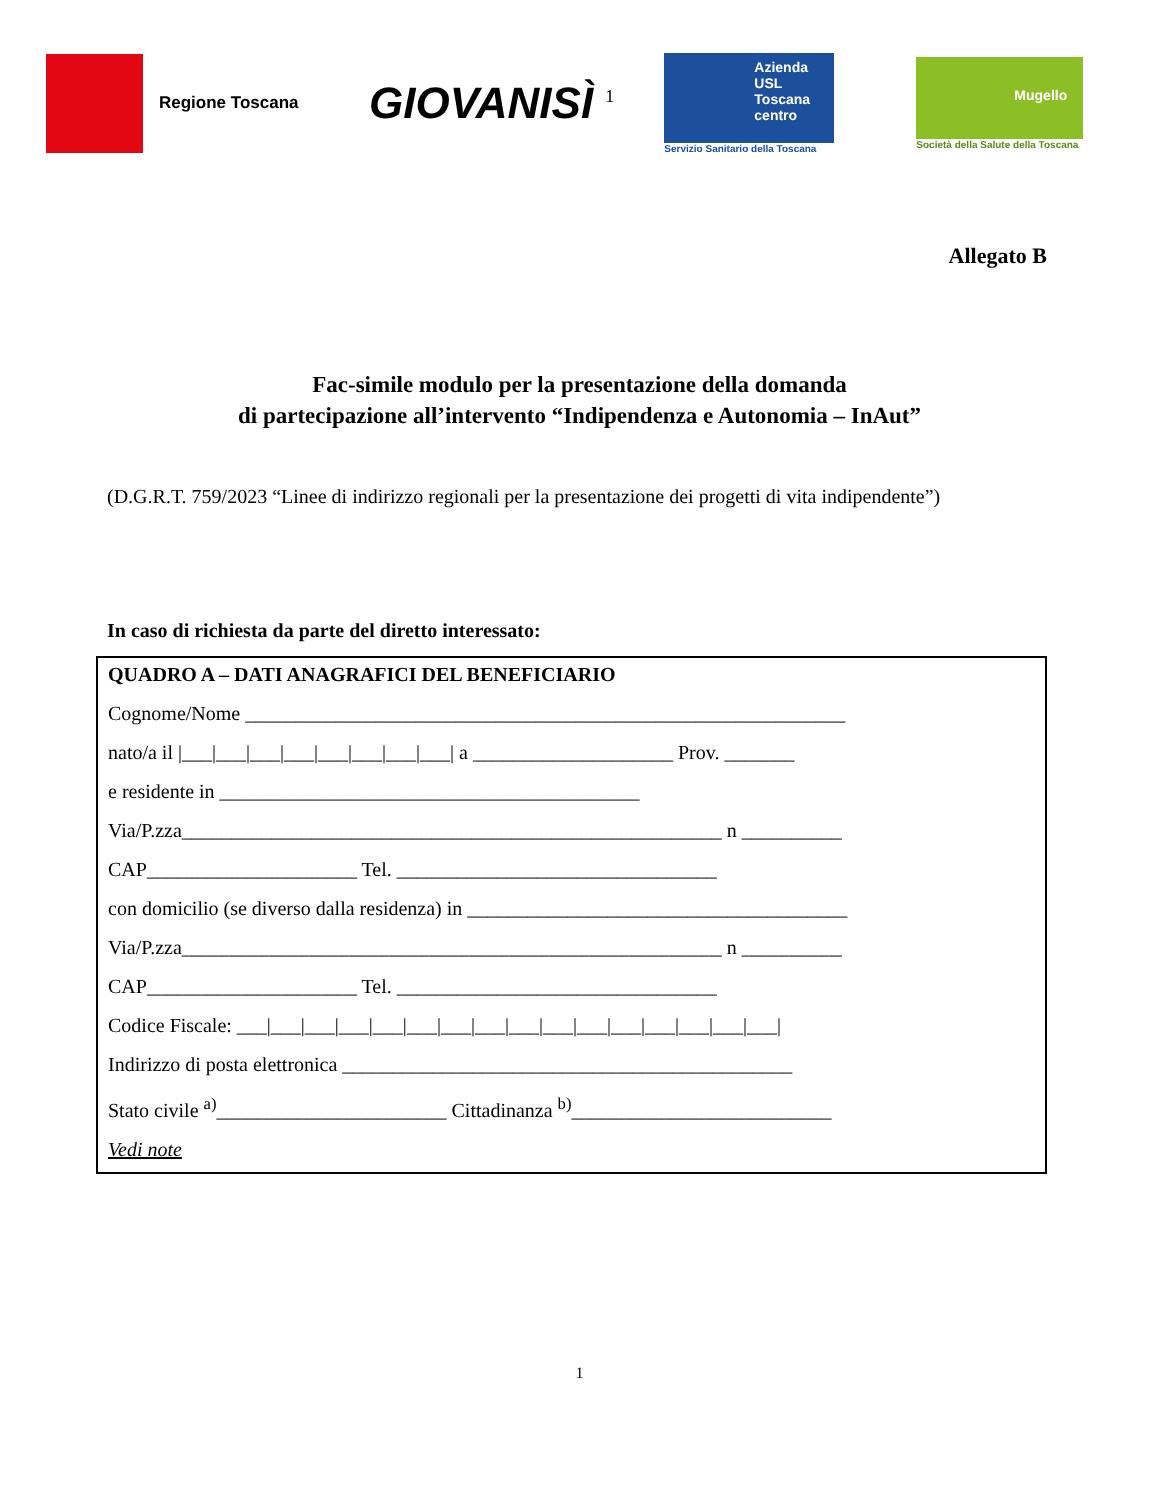Regione Toscana
GIOVANISÌ <sup>1</sup>
Azienda USL Toscana centro
Servizio Sanitario della Toscana
Mugello
Società della Salute della Toscana
Allegato B
Fac-simile modulo per la presentazione della domanda
di partecipazione all’intervento “Indipendenza e Autonomia – InAut”
(D.G.R.T. 759/2023 “Linee di indirizzo regionali per la presentazione dei progetti di vita indipendente”)
In caso di richiesta da parte del diretto interessato:
QUADRO A – DATI ANAGRAFICI DEL BENEFICIARIO
Cognome/Nome ____________________________________________________________
nato/a il |___|___|___|___|___|___|___|___| a ____________________ Prov. _______
e residente in __________________________________________
Via/P.zza______________________________________________________ n __________
CAP_____________________ Tel. ________________________________
con domicilio (se diverso dalla residenza) in ______________________________________
Via/P.zza______________________________________________________ n __________
CAP_____________________ Tel. ________________________________
Codice Fiscale: ___|___|___|___|___|___|___|___|___|___|___|___|___|___|___|___|
Indirizzo di posta elettronica _____________________________________________
Stato civile <sup>a)</sup>_______________________ Cittadinanza <sup>b)</sup>__________________________
Vedi note
1